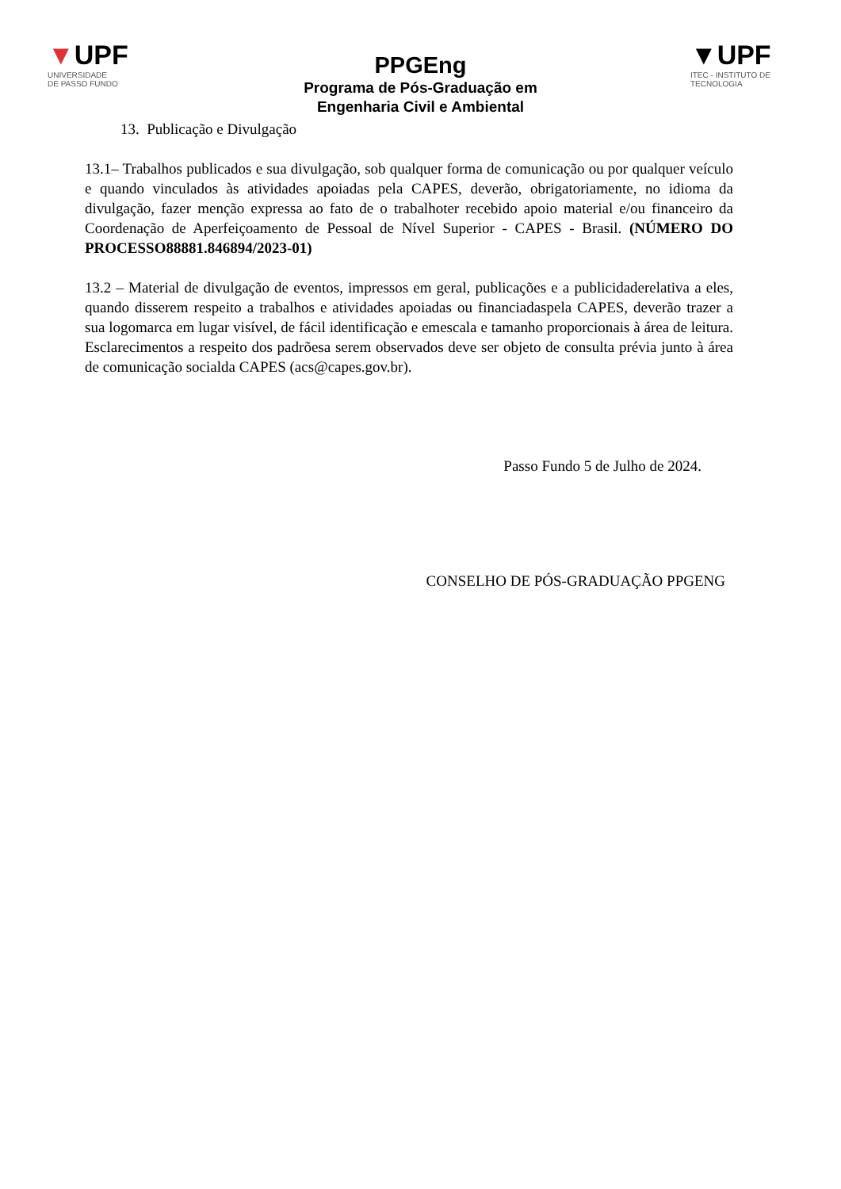▼UPF
UNIVERSIDADE
DE PASSO FUNDO
PPGEng
Programa de Pós-Graduação em
Engenharia Civil e Ambiental
▼UPF
ITEC - INSTITUTO DE
TECNOLOGIA
13. Publicação e Divulgação
13.1– Trabalhos publicados e sua divulgação, sob qualquer forma de comunicação ou por qualquer veículo e quando vinculados às atividades apoiadas pela CAPES, deverão, obrigatoriamente, no idioma da divulgação, fazer menção expressa ao fato de o trabalhoter recebido apoio material e/ou financeiro da Coordenação de Aperfeiçoamento de Pessoal de Nível Superior - CAPES - Brasil. (NÚMERO DO PROCESSO88881.846894/2023-01)
13.2 – Material de divulgação de eventos, impressos em geral, publicações e a publicidaderelativa a eles, quando disserem respeito a trabalhos e atividades apoiadas ou financiadaspela CAPES, deverão trazer a sua logomarca em lugar visível, de fácil identificação e emescala e tamanho proporcionais à área de leitura. Esclarecimentos a respeito dos padrõesa serem observados deve ser objeto de consulta prévia junto à área de comunicação socialda CAPES (acs@capes.gov.br).
Passo Fundo 5 de Julho de 2024.
CONSELHO DE PÓS-GRADUAÇÃO PPGENG